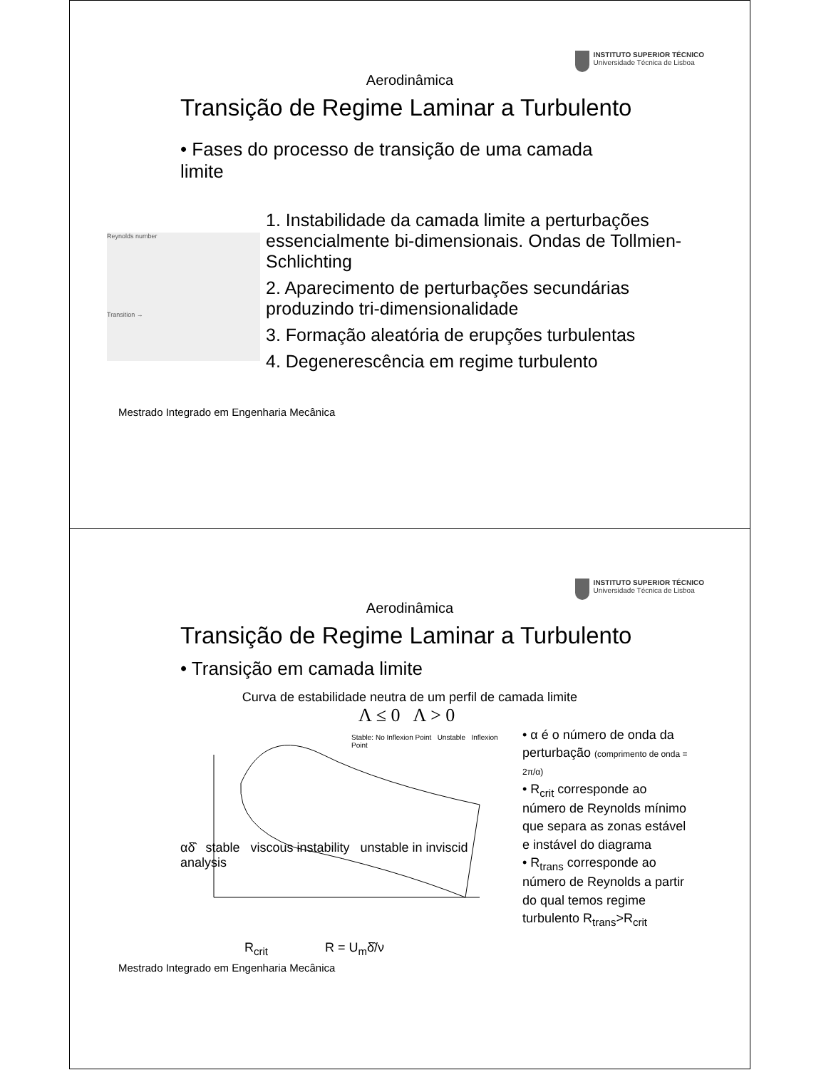INSTITUTO SUPERIOR TÉCNICO
Universidade Técnica de Lisboa
Aerodinâmica
Transição de Regime Laminar a Turbulento
• Fases do processo de transição de uma camada limite
Reynolds number
Transition →
1. Instabilidade da camada limite a perturbações essencialmente bi-dimensionais. Ondas de Tollmien-Schlichting
2. Aparecimento de perturbações secundárias produzindo tri-dimensionalidade
3. Formação aleatória de erupções turbulentas
4. Degenerescência em regime turbulento
Mestrado Integrado em Engenharia Mecânica
INSTITUTO SUPERIOR TÉCNICO
Universidade Técnica de Lisboa
Aerodinâmica
Transição de Regime Laminar a Turbulento
• Transição em camada limite
Curva de estabilidade neutra de um perfil de camada limite
Λ ≤ 0 Λ > 0
Stable: No Inflexion Point Unstable Inflexion Point
αδ̂ stable viscous instability unstable in inviscid analysis
R<sub>crit</sub> R = U<sub>m</sub>δ̂/ν
• α é o número de onda da perturbação (comprimento de onda = 2π/α)
• R<sub>crit</sub> corresponde ao número de Reynolds mínimo que separa as zonas estável e instável do diagrama
• R<sub>trans</sub> corresponde ao número de Reynolds a partir do qual temos regime turbulento R<sub>trans</sub>>R<sub>crit</sub>
Mestrado Integrado em Engenharia Mecânica